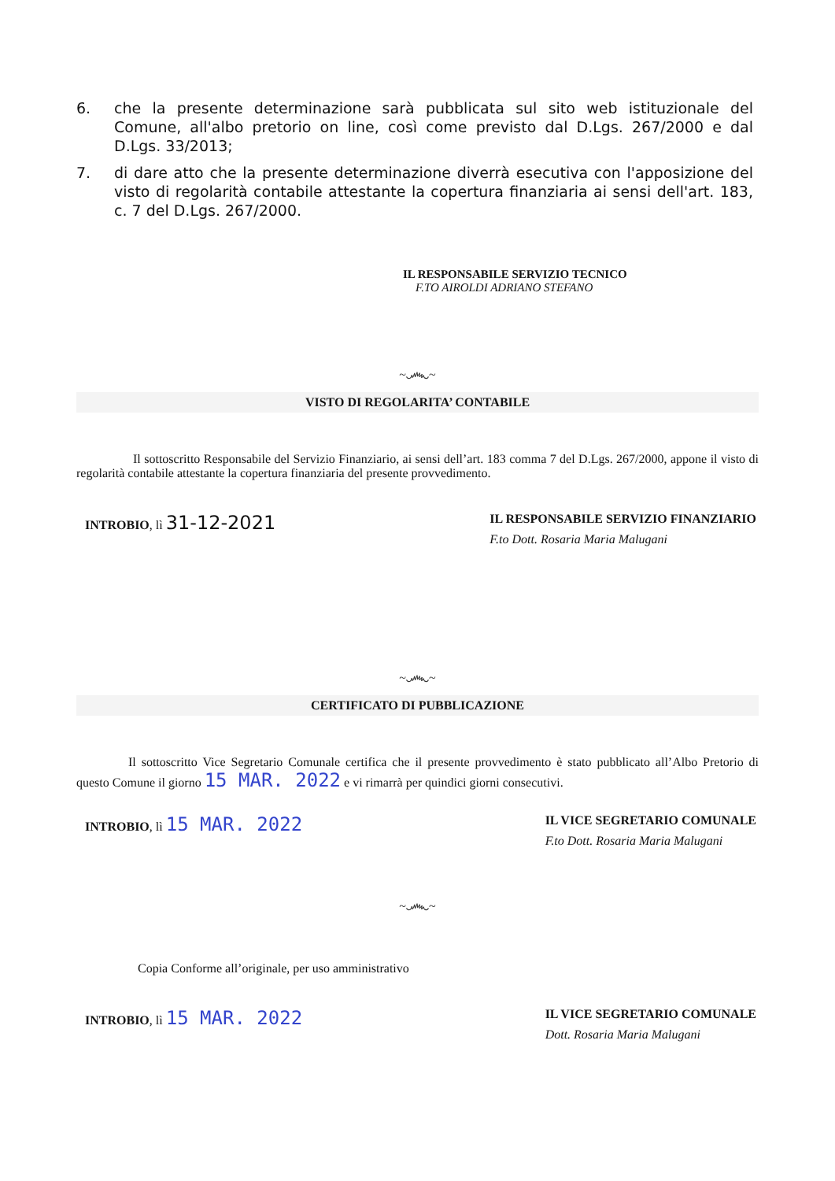6. che la presente determinazione sarà pubblicata sul sito web istituzionale del Comune, all'albo pretorio on line, così come previsto dal D.Lgs. 267/2000 e dal D.Lgs. 33/2013;
7. di dare atto che la presente determinazione diverrà esecutiva con l'apposizione del visto di regolarità contabile attestante la copertura finanziaria ai sensi dell'art. 183, c. 7 del D.Lgs. 267/2000.
IL RESPONSABILE SERVIZIO TECNICO
F.TO AIROLDI ADRIANO STEFANO
~෴~
VISTO DI REGOLARITA’ CONTABILE
Il sottoscritto Responsabile del Servizio Finanziario, ai sensi dell’art. 183 comma 7 del D.Lgs. 267/2000, appone il visto di regolarità contabile attestante la copertura finanziaria del presente provvedimento.
INTROBIO, lì 31-12-2021
IL RESPONSABILE SERVIZIO FINANZIARIO
F.to Dott. Rosaria Maria Malugani
~෴~
CERTIFICATO DI PUBBLICAZIONE
Il sottoscritto Vice Segretario Comunale certifica che il presente provvedimento è stato pubblicato all’Albo Pretorio di questo Comune il giorno 15 MAR. 2022 e vi rimarrà per quindici giorni consecutivi.
INTROBIO, lì 15 MAR. 2022
IL VICE SEGRETARIO COMUNALE
F.to Dott. Rosaria Maria Malugani
~෴~
Copia Conforme all’originale, per uso amministrativo
INTROBIO, lì 15 MAR. 2022
IL VICE SEGRETARIO COMUNALE
Dott. Rosaria Maria Malugani